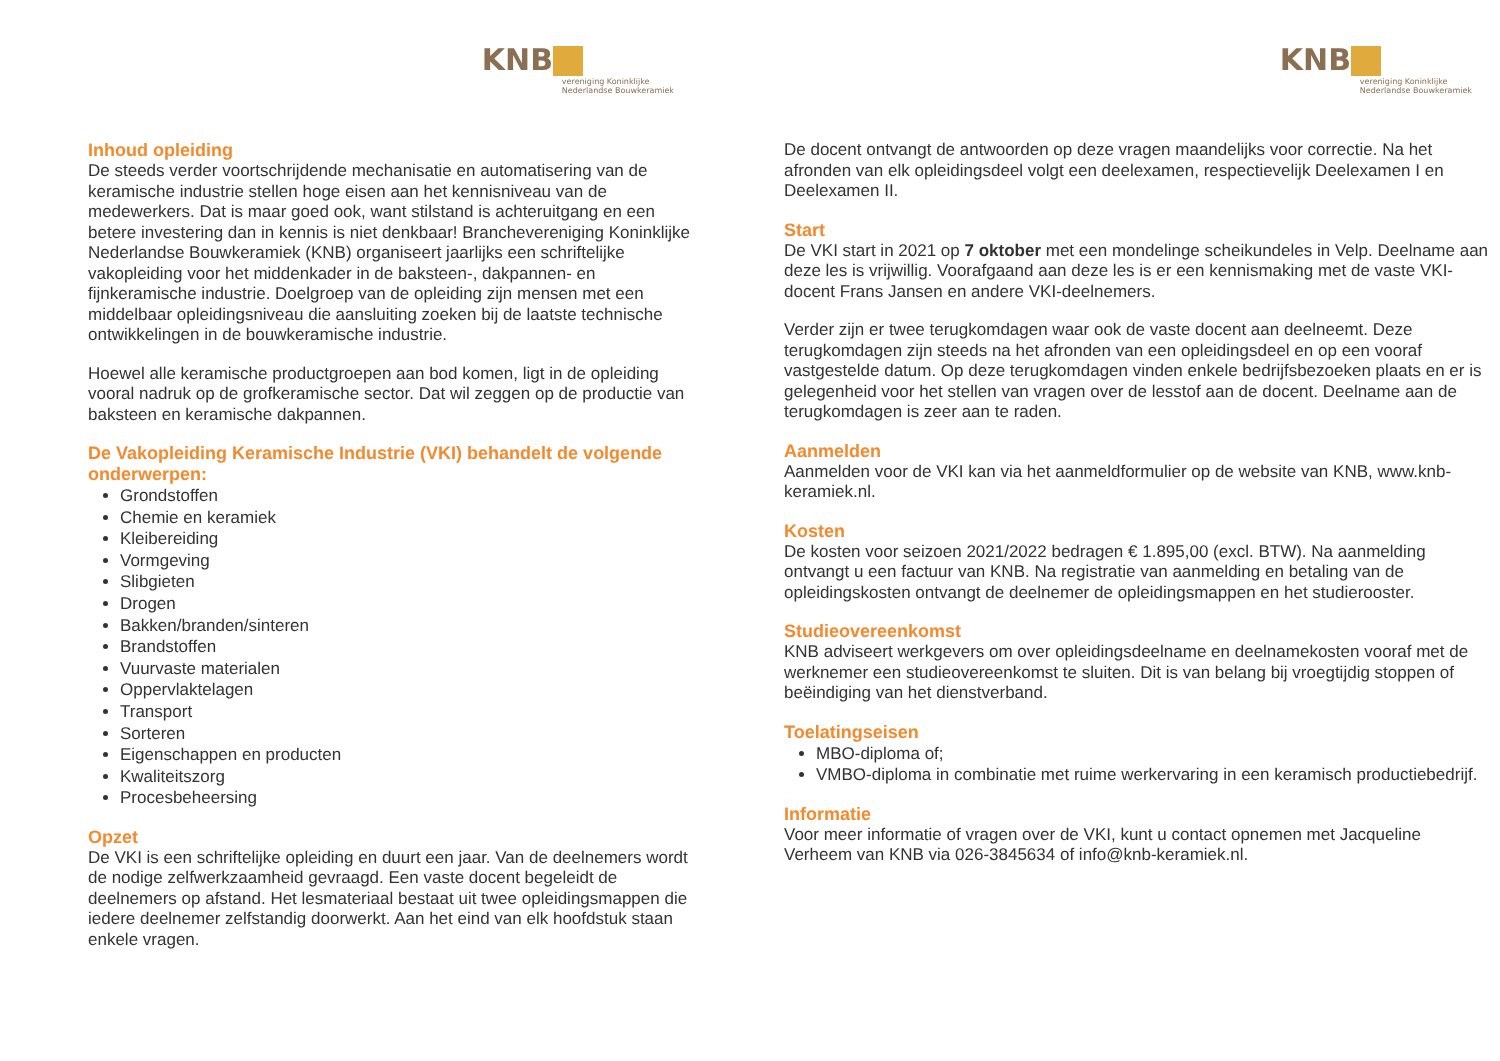KNB
vereniging Koninklijke
Nederlandse Bouwkeramiek
Inhoud opleiding
De steeds verder voortschrijdende mechanisatie en automatisering van de keramische industrie stellen hoge eisen aan het kennisniveau van de medewerkers. Dat is maar goed ook, want stilstand is achteruitgang en een betere investering dan in kennis is niet denkbaar! Branchevereniging Koninklijke Nederlandse Bouwkeramiek (KNB) organiseert jaarlijks een schriftelijke vakopleiding voor het middenkader in de baksteen-, dakpannen- en fijnkeramische industrie. Doelgroep van de opleiding zijn mensen met een middelbaar opleidingsniveau die aansluiting zoeken bij de laatste technische ontwikkelingen in de bouwkeramische industrie.
Hoewel alle keramische productgroepen aan bod komen, ligt in de opleiding vooral nadruk op de grofkeramische sector. Dat wil zeggen op de productie van baksteen en keramische dakpannen.
De Vakopleiding Keramische Industrie (VKI) behandelt de volgende onderwerpen:
Grondstoffen
Chemie en keramiek
Kleibereiding
Vormgeving
Slibgieten
Drogen
Bakken/branden/sinteren
Brandstoffen
Vuurvaste materialen
Oppervlaktelagen
Transport
Sorteren
Eigenschappen en producten
Kwaliteitszorg
Procesbeheersing
Opzet
De VKI is een schriftelijke opleiding en duurt een jaar. Van de deelnemers wordt de nodige zelfwerkzaamheid gevraagd. Een vaste docent begeleidt de deelnemers op afstand. Het lesmateriaal bestaat uit twee opleidingsmappen die iedere deelnemer zelfstandig doorwerkt. Aan het eind van elk hoofdstuk staan enkele vragen.
KNB
vereniging Koninklijke
Nederlandse Bouwkeramiek
De docent ontvangt de antwoorden op deze vragen maandelijks voor correctie. Na het afronden van elk opleidingsdeel volgt een deelexamen, respectievelijk Deelexamen I en Deelexamen II.
Start
De VKI start in 2021 op 7 oktober met een mondelinge scheikundeles in Velp. Deelname aan deze les is vrijwillig. Voorafgaand aan deze les is er een kennismaking met de vaste VKI-docent Frans Jansen en andere VKI-deelnemers.
Verder zijn er twee terugkomdagen waar ook de vaste docent aan deelneemt. Deze terugkomdagen zijn steeds na het afronden van een opleidingsdeel en op een vooraf vastgestelde datum. Op deze terugkomdagen vinden enkele bedrijfsbezoeken plaats en er is gelegenheid voor het stellen van vragen over de lesstof aan de docent. Deelname aan de terugkomdagen is zeer aan te raden.
Aanmelden
Aanmelden voor de VKI kan via het aanmeldformulier op de website van KNB, www.knb-keramiek.nl.
Kosten
De kosten voor seizoen 2021/2022 bedragen € 1.895,00 (excl. BTW). Na aanmelding ontvangt u een factuur van KNB. Na registratie van aanmelding en betaling van de opleidingskosten ontvangt de deelnemer de opleidingsmappen en het studierooster.
Studieovereenkomst
KNB adviseert werkgevers om over opleidingsdeelname en deelnamekosten vooraf met de werknemer een studieovereenkomst te sluiten. Dit is van belang bij vroegtijdig stoppen of beëindiging van het dienstverband.
Toelatingseisen
MBO-diploma of;
VMBO-diploma in combinatie met ruime werkervaring in een keramisch productiebedrijf.
Informatie
Voor meer informatie of vragen over de VKI, kunt u contact opnemen met Jacqueline Verheem van KNB via 026-3845634 of info@knb-keramiek.nl.